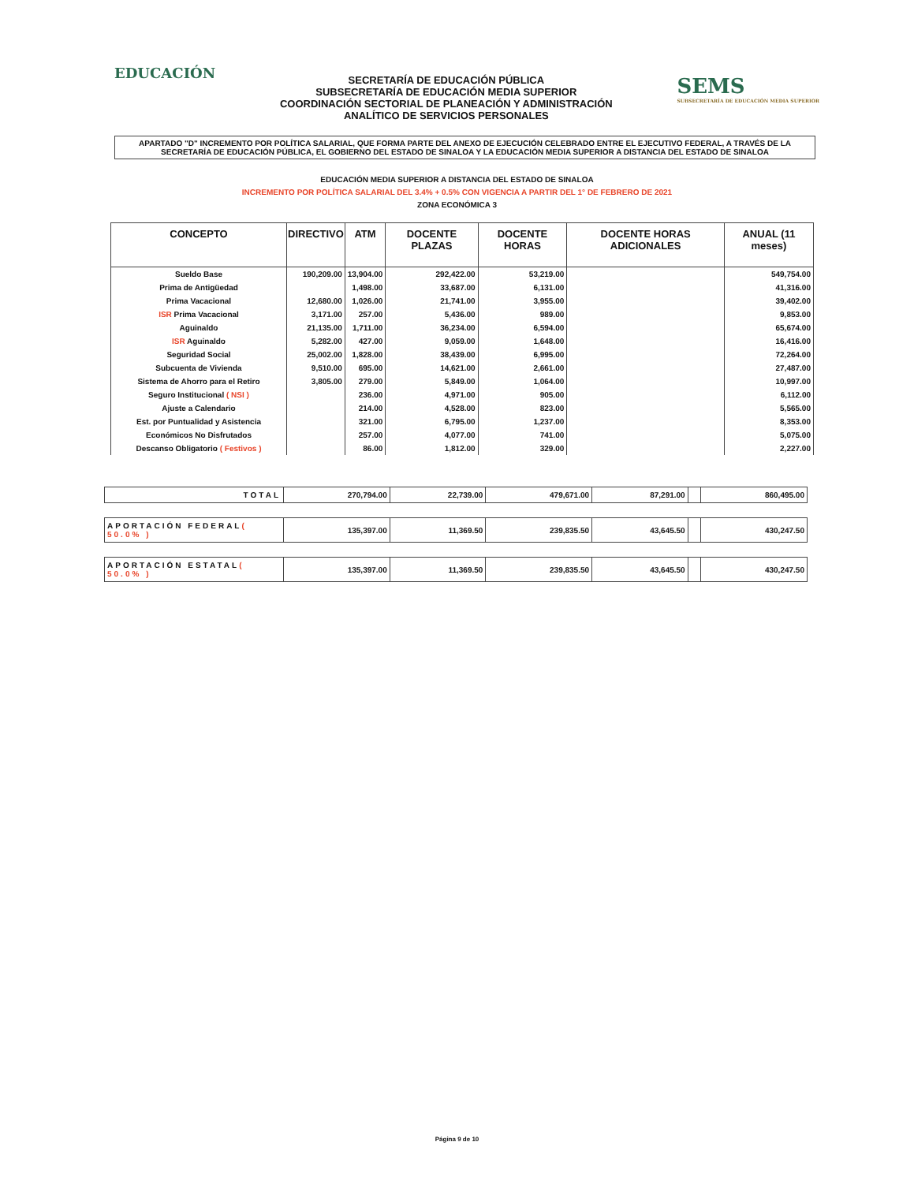EDUCACIÓN
SECRETARÍA DE EDUCACIÓN PÚBLICA
SUBSECRETARÍA DE EDUCACIÓN MEDIA SUPERIOR
COORDINACIÓN SECTORIAL DE PLANEACIÓN Y ADMINISTRACIÓN
ANALÍTICO DE SERVICIOS PERSONALES
SEMS
SUBSECRETARÍA DE EDUCACIÓN MEDIA SUPERIOR
APARTADO "D" INCREMENTO POR POLÍTICA SALARIAL, QUE FORMA PARTE DEL ANEXO DE EJECUCIÓN CELEBRADO ENTRE EL EJECUTIVO FEDERAL, A TRAVÉS DE LA SECRETARÍA DE EDUCACIÓN PÚBLICA, EL GOBIERNO DEL ESTADO DE SINALOA Y LA EDUCACIÓN MEDIA SUPERIOR A DISTANCIA DEL ESTADO DE SINALOA
EDUCACIÓN MEDIA SUPERIOR A DISTANCIA DEL ESTADO DE SINALOA
INCREMENTO POR POLÍTICA SALARIAL DEL 3.4% + 0.5% CON VIGENCIA A PARTIR DEL 1° DE FEBRERO DE 2021
ZONA ECONÓMICA 3
| CONCEPTO | DIRECTIVO | ATM | DOCENTE PLAZAS | DOCENTE HORAS | DOCENTE HORAS ADICIONALES | ANUAL (11 meses) |
| --- | --- | --- | --- | --- | --- | --- |
| Sueldo Base | 190,209.00 | 13,904.00 | 292,422.00 | 53,219.00 | | 549,754.00 |
| Prima de Antigüedad | | 1,498.00 | 33,687.00 | 6,131.00 | | 41,316.00 |
| Prima Vacacional | 12,680.00 | 1,026.00 | 21,741.00 | 3,955.00 | | 39,402.00 |
| ISR Prima Vacacional | 3,171.00 | 257.00 | 5,436.00 | 989.00 | | 9,853.00 |
| Aguinaldo | 21,135.00 | 1,711.00 | 36,234.00 | 6,594.00 | | 65,674.00 |
| ISR Aguinaldo | 5,282.00 | 427.00 | 9,059.00 | 1,648.00 | | 16,416.00 |
| Seguridad Social | 25,002.00 | 1,828.00 | 38,439.00 | 6,995.00 | | 72,264.00 |
| Subcuenta de Vivienda | 9,510.00 | 695.00 | 14,621.00 | 2,661.00 | | 27,487.00 |
| Sistema de Ahorro para el Retiro | 3,805.00 | 279.00 | 5,849.00 | 1,064.00 | | 10,997.00 |
| Seguro Institucional ( NSI ) | | 236.00 | 4,971.00 | 905.00 | | 6,112.00 |
| Ajuste a Calendario | | 214.00 | 4,528.00 | 823.00 | | 5,565.00 |
| Est. por Puntualidad y Asistencia | | 321.00 | 6,795.00 | 1,237.00 | | 8,353.00 |
| Económicos No Disfrutados | | 257.00 | 4,077.00 | 741.00 | | 5,075.00 |
| Descanso Obligatorio ( Festivos ) | | 86.00 | 1,812.00 | 329.00 | | 2,227.00 |
| TOTAL | 270,794.00 | 22,739.00 | 479,671.00 | 87,291.00 | | 860,495.00 |
| APORTACIÓN FEDERAL ( 50.0% ) | 135,397.00 | 11,369.50 | 239,835.50 | 43,645.50 | | 430,247.50 |
| APORTACIÓN ESTATAL ( 50.0% ) | 135,397.00 | 11,369.50 | 239,835.50 | 43,645.50 | | 430,247.50 |
Página 9 de 10